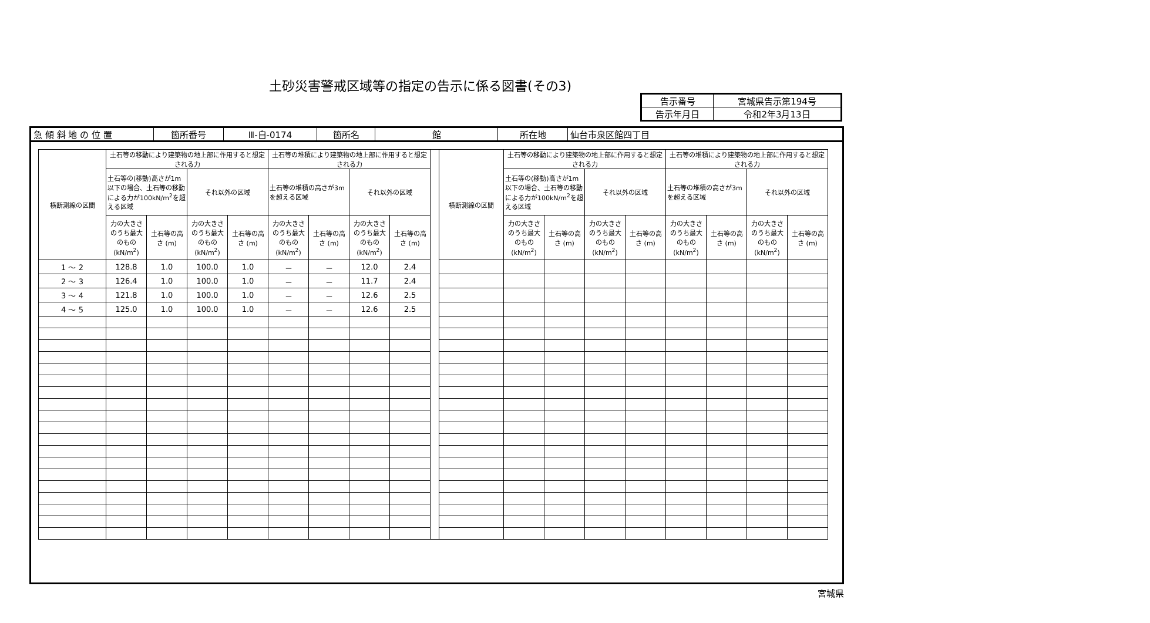土砂災害警戒区域等の指定の告示に係る図書(その3)
| 告示番号 | 宮城県告示第194号 |
| 告示年月日 | 令和2年3月13日 |
| 急 傾 斜 地 の 位 置 | 箇所番号 | Ⅲ-自-0174 | 箇所名 | 館 | 所在地 | 仙台市泉区館四丁目 |
| 横断測線の区間 | 土石等の移動により建築物の地上部に作用すると想定される力 | | | | 土石等の堆積により建築物の地上部に作用すると想定される力 | | | | | 横断測線の区間 | 土石等の移動により建築物の地上部に作用すると想定される力 | | | | 土石等の堆積により建築物の地上部に作用すると想定される力 | | | |
| | 土石等の(移動)高さが1m以下の場合、土石等の移動による力が100kN/m<sup>2</sup>を超える区域 | | それ以外の区域 | | 土石等の堆積の高さが3mを超える区域 | | それ以外の区域 | | | | 土石等の(移動)高さが1m以下の場合、土石等の移動による力が100kN/m<sup>2</sup>を超える区域 | | それ以外の区域 | | 土石等の堆積の高さが3mを超える区域 | | それ以外の区域 | |
| | 力の大きさのうち最大のもの (kN/m<sup>2</sup>) | 土石等の高さ (m) | 力の大きさのうち最大のもの (kN/m<sup>2</sup>) | 土石等の高さ (m) | 力の大きさのうち最大のもの (kN/m<sup>2</sup>) | 土石等の高さ (m) | 力の大きさのうち最大のもの (kN/m<sup>2</sup>) | 土石等の高さ (m) | | | 力の大きさのうち最大のもの (kN/m<sup>2</sup>) | 土石等の高さ (m) | 力の大きさのうち最大のもの (kN/m<sup>2</sup>) | 土石等の高さ (m) | 力の大きさのうち最大のもの (kN/m<sup>2</sup>) | 土石等の高さ (m) | 力の大きさのうち最大のもの (kN/m<sup>2</sup>) | 土石等の高さ (m) |
| 1 ～ 2 | 128.8 | 1.0 | 100.0 | 1.0 | － | － | 12.0 | 2.4 | | | | | | | | | | |
| 2 ～ 3 | 126.4 | 1.0 | 100.0 | 1.0 | － | － | 11.7 | 2.4 | | | | | | | | | | |
| 3 ～ 4 | 121.8 | 1.0 | 100.0 | 1.0 | － | － | 12.6 | 2.5 | | | | | | | | | | |
| 4 ～ 5 | 125.0 | 1.0 | 100.0 | 1.0 | － | － | 12.6 | 2.5 | | | | | | | | | | |
宮城県